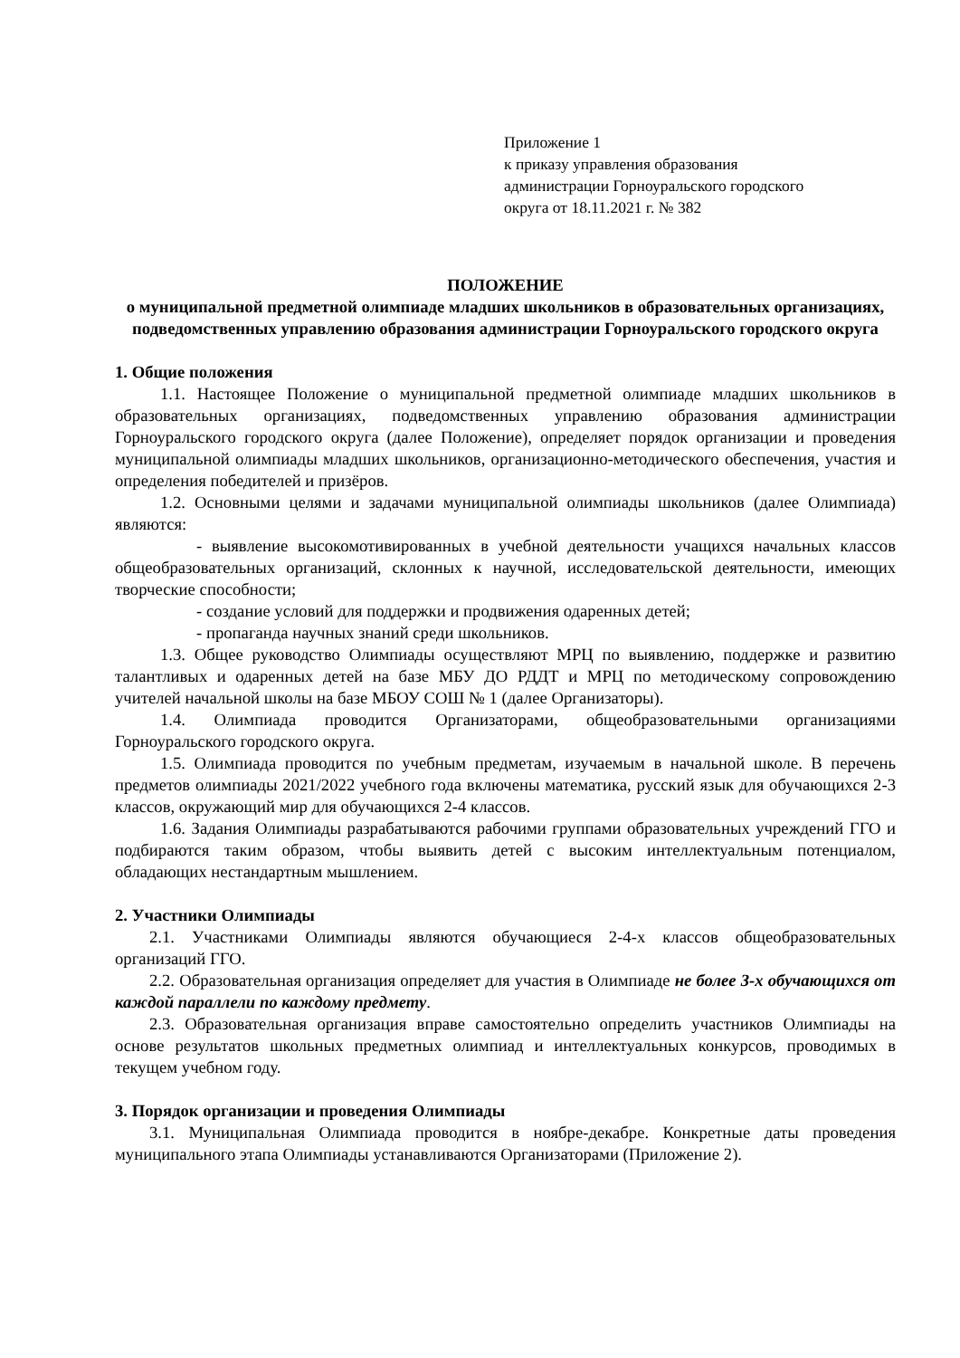Приложение 1
к приказу управления образования
администрации Горноуральского городского
округа от 18.11.2021 г. № 382
ПОЛОЖЕНИЕ
о муниципальной предметной олимпиаде младших школьников в образовательных организациях, подведомственных управлению образования администрации Горноуральского городского округа
1. Общие положения
1.1. Настоящее Положение о муниципальной предметной олимпиаде младших школьников в образовательных организациях, подведомственных управлению образования администрации Горноуральского городского округа (далее Положение), определяет порядок организации и проведения муниципальной олимпиады младших школьников, организационно-методического обеспечения, участия и определения победителей и призёров.
1.2. Основными целями и задачами муниципальной олимпиады школьников (далее Олимпиада) являются:
- выявление высокомотивированных в учебной деятельности учащихся начальных классов общеобразовательных организаций, склонных к научной, исследовательской деятельности, имеющих творческие способности;
- создание условий для поддержки и продвижения одаренных детей;
- пропаганда научных знаний среди школьников.
1.3. Общее руководство Олимпиады осуществляют МРЦ по выявлению, поддержке и развитию талантливых и одаренных детей на базе МБУ ДО РДДТ и МРЦ по методическому сопровождению учителей начальной школы на базе МБОУ СОШ № 1 (далее Организаторы).
1.4. Олимпиада проводится Организаторами, общеобразовательными организациями Горноуральского городского округа.
1.5. Олимпиада проводится по учебным предметам, изучаемым в начальной школе. В перечень предметов олимпиады 2021/2022 учебного года включены математика, русский язык для обучающихся 2-3 классов, окружающий мир для обучающихся 2-4 классов.
1.6. Задания Олимпиады разрабатываются рабочими группами образовательных учреждений ГГО и подбираются таким образом, чтобы выявить детей с высоким интеллектуальным потенциалом, обладающих нестандартным мышлением.
2. Участники Олимпиады
2.1. Участниками Олимпиады являются обучающиеся 2-4-х классов общеобразовательных организаций ГГО.
2.2. Образовательная организация определяет для участия в Олимпиаде не более 3-х обучающихся от каждой параллели по каждому предмету.
2.3. Образовательная организация вправе самостоятельно определить участников Олимпиады на основе результатов школьных предметных олимпиад и интеллектуальных конкурсов, проводимых в текущем учебном году.
3. Порядок организации и проведения Олимпиады
3.1. Муниципальная Олимпиада проводится в ноябре-декабре. Конкретные даты проведения муниципального этапа Олимпиады устанавливаются Организаторами (Приложение 2).